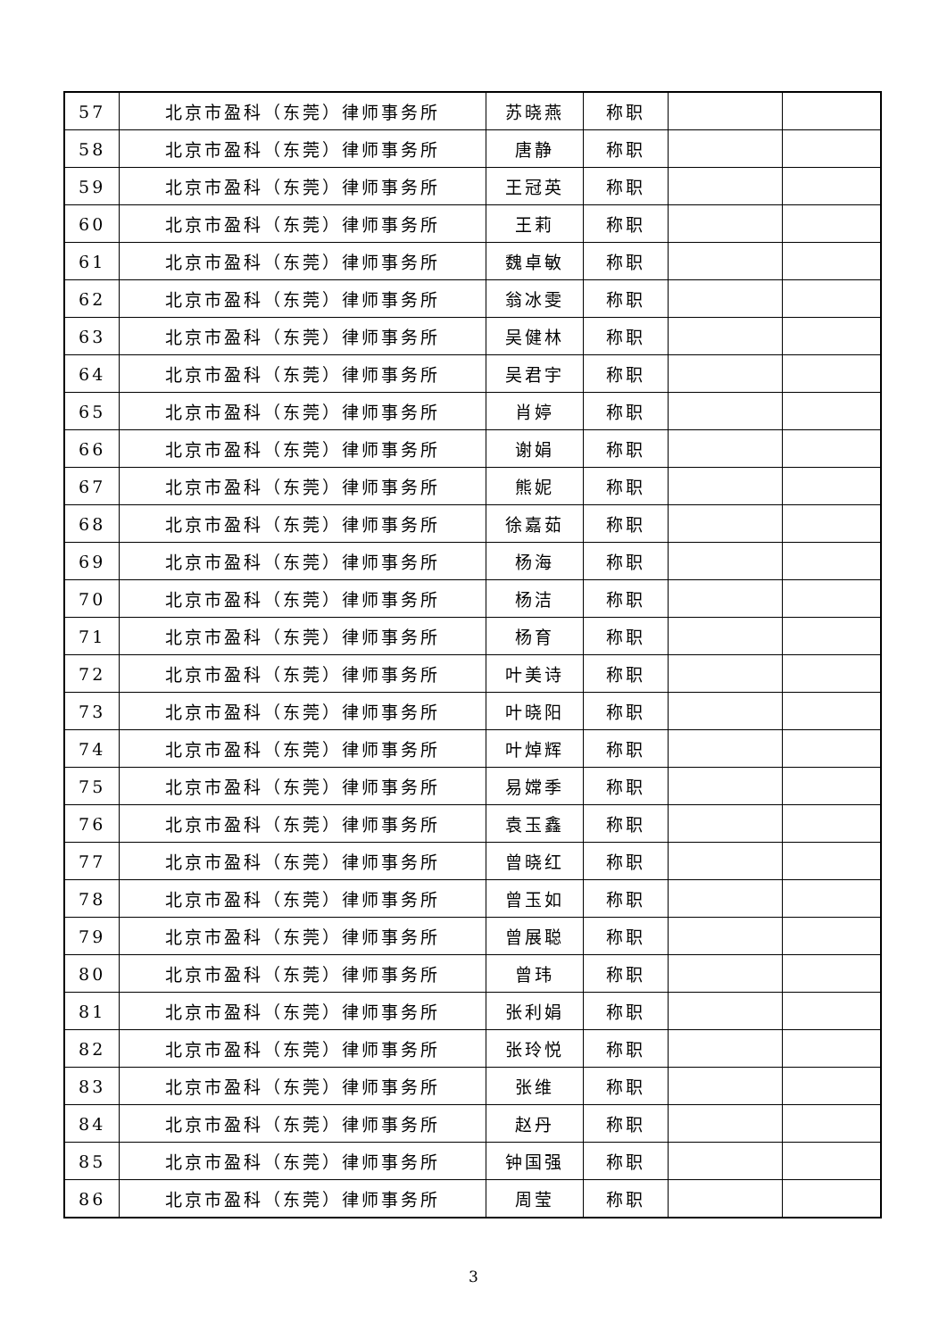| 57 | 北京市盈科（东莞）律师事务所 | 苏晓燕 | 称职 | | |
| 58 | 北京市盈科（东莞）律师事务所 | 唐静 | 称职 | | |
| 59 | 北京市盈科（东莞）律师事务所 | 王冠英 | 称职 | | |
| 60 | 北京市盈科（东莞）律师事务所 | 王莉 | 称职 | | |
| 61 | 北京市盈科（东莞）律师事务所 | 魏卓敏 | 称职 | | |
| 62 | 北京市盈科（东莞）律师事务所 | 翁冰雯 | 称职 | | |
| 63 | 北京市盈科（东莞）律师事务所 | 吴健林 | 称职 | | |
| 64 | 北京市盈科（东莞）律师事务所 | 吴君宇 | 称职 | | |
| 65 | 北京市盈科（东莞）律师事务所 | 肖婷 | 称职 | | |
| 66 | 北京市盈科（东莞）律师事务所 | 谢娟 | 称职 | | |
| 67 | 北京市盈科（东莞）律师事务所 | 熊妮 | 称职 | | |
| 68 | 北京市盈科（东莞）律师事务所 | 徐嘉茹 | 称职 | | |
| 69 | 北京市盈科（东莞）律师事务所 | 杨海 | 称职 | | |
| 70 | 北京市盈科（东莞）律师事务所 | 杨洁 | 称职 | | |
| 71 | 北京市盈科（东莞）律师事务所 | 杨育 | 称职 | | |
| 72 | 北京市盈科（东莞）律师事务所 | 叶美诗 | 称职 | | |
| 73 | 北京市盈科（东莞）律师事务所 | 叶晓阳 | 称职 | | |
| 74 | 北京市盈科（东莞）律师事务所 | 叶焯辉 | 称职 | | |
| 75 | 北京市盈科（东莞）律师事务所 | 易嫦季 | 称职 | | |
| 76 | 北京市盈科（东莞）律师事务所 | 袁玉鑫 | 称职 | | |
| 77 | 北京市盈科（东莞）律师事务所 | 曾晓红 | 称职 | | |
| 78 | 北京市盈科（东莞）律师事务所 | 曾玉如 | 称职 | | |
| 79 | 北京市盈科（东莞）律师事务所 | 曾展聪 | 称职 | | |
| 80 | 北京市盈科（东莞）律师事务所 | 曾玮 | 称职 | | |
| 81 | 北京市盈科（东莞）律师事务所 | 张利娟 | 称职 | | |
| 82 | 北京市盈科（东莞）律师事务所 | 张玲悦 | 称职 | | |
| 83 | 北京市盈科（东莞）律师事务所 | 张维 | 称职 | | |
| 84 | 北京市盈科（东莞）律师事务所 | 赵丹 | 称职 | | |
| 85 | 北京市盈科（东莞）律师事务所 | 钟国强 | 称职 | | |
| 86 | 北京市盈科（东莞）律师事务所 | 周莹 | 称职 | | |
3